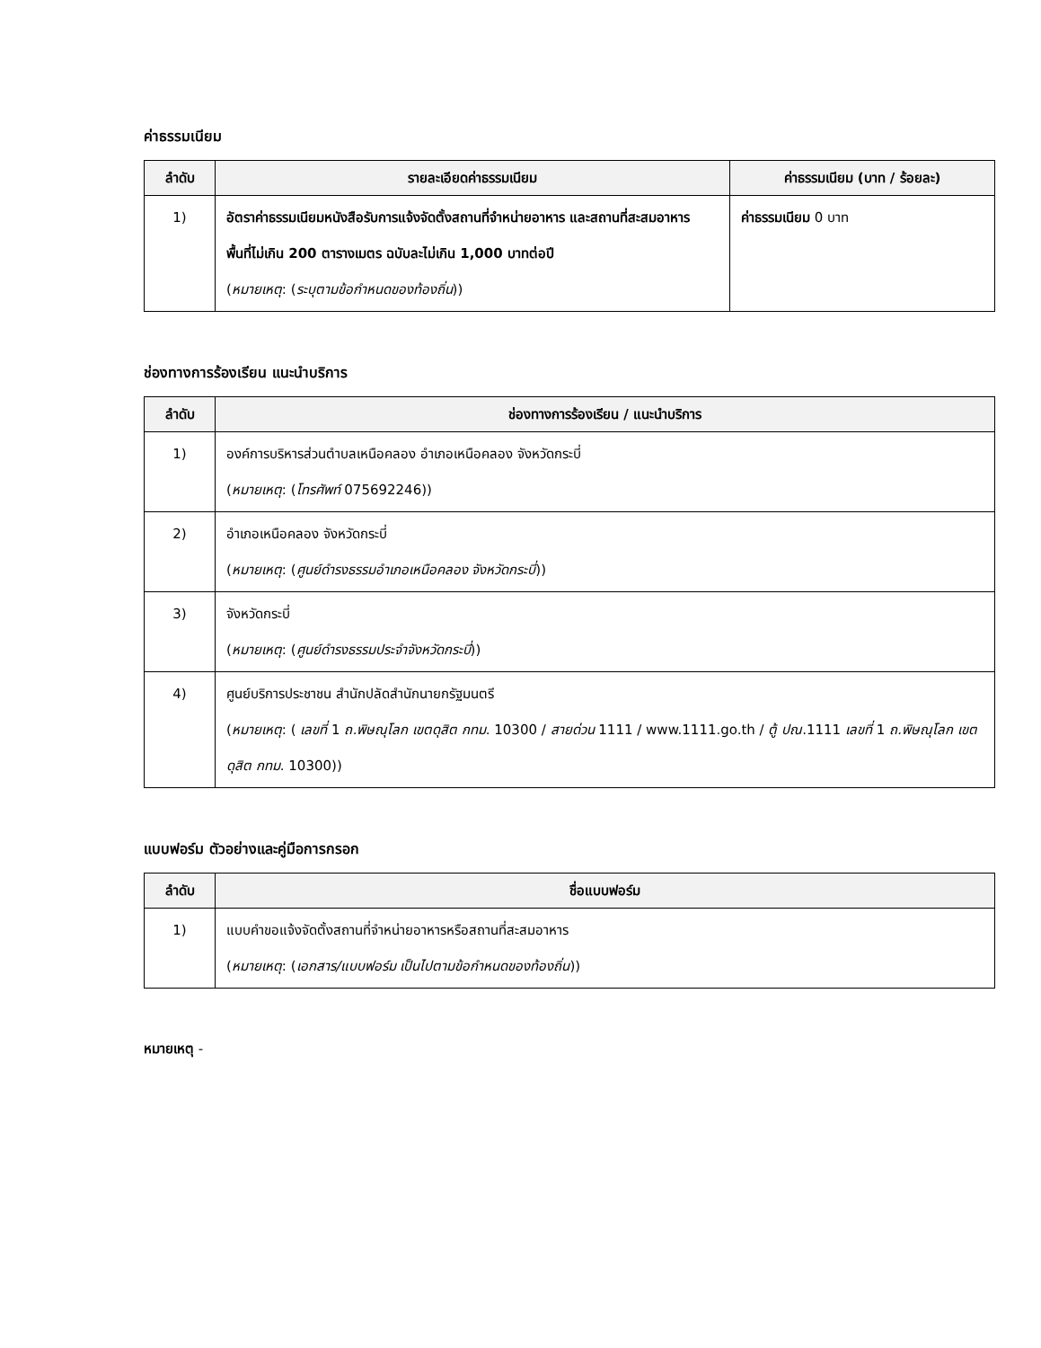ค่าธรรมเนียม
| ลำดับ | รายละเอียดค่าธรรมเนียม | ค่าธรรมเนียม (บาท / ร้อยละ) |
| --- | --- | --- |
| 1) | อัตราค่าธรรมเนียมหนังสือรับการแจ้งจัดตั้งสถานที่จำหน่ายอาหาร และสถานที่สะสมอาหาร พื้นที่ไม่เกิน 200 ตารางเมตร ฉบับละไม่เกิน 1,000 บาทต่อปี ( หมายเหตุ : ( ระบุตามข้อกำหนดของท้องถิ่น )) | ค่าธรรมเนียม 0 บาท |
ช่องทางการร้องเรียน แนะนำบริการ
| ลำดับ | ช่องทางการร้องเรียน / แนะนำบริการ |
| --- | --- |
| 1) | องค์การบริหารส่วนตำบลเหนือคลอง อำเภอเหนือคลอง จังหวัดกระบี่ ( หมายเหตุ : ( โทรศัพท์ 075692246)) |
| 2) | อำเภอเหนือคลอง จังหวัดกระบี่ ( หมายเหตุ : ( ศูนย์ดำรงธรรมอำเภอเหนือคลอง จังหวัดกระบี่ )) |
| 3) | จังหวัดกระบี่ ( หมายเหตุ : ( ศูนย์ดำรงธรรมประจำจังหวัดกระบี่ )) |
| 4) | ศูนย์บริการประชาชน สำนักปลัดสำนักนายกรัฐมนตรี ( หมายเหตุ : ( เลขที่ 1 ถ.พิษณุโลก เขตดุสิต กทม . 10300 / สายด่วน 1111 / www.1111.go.th / ตู้ ปณ .1111 เลขที่ 1 ถ.พิษณุโลก เขตดุสิต กทม . 10300)) |
แบบฟอร์ม ตัวอย่างและคู่มือการกรอก
| ลำดับ | ชื่อแบบฟอร์ม |
| --- | --- |
| 1) | แบบคำขอแจ้งจัดตั้งสถานที่จำหน่ายอาหารหรือสถานที่สะสมอาหาร ( หมายเหตุ : ( เอกสาร/แบบฟอร์ม เป็นไปตามข้อกำหนดของท้องถิ่น )) |
หมายเหตุ -